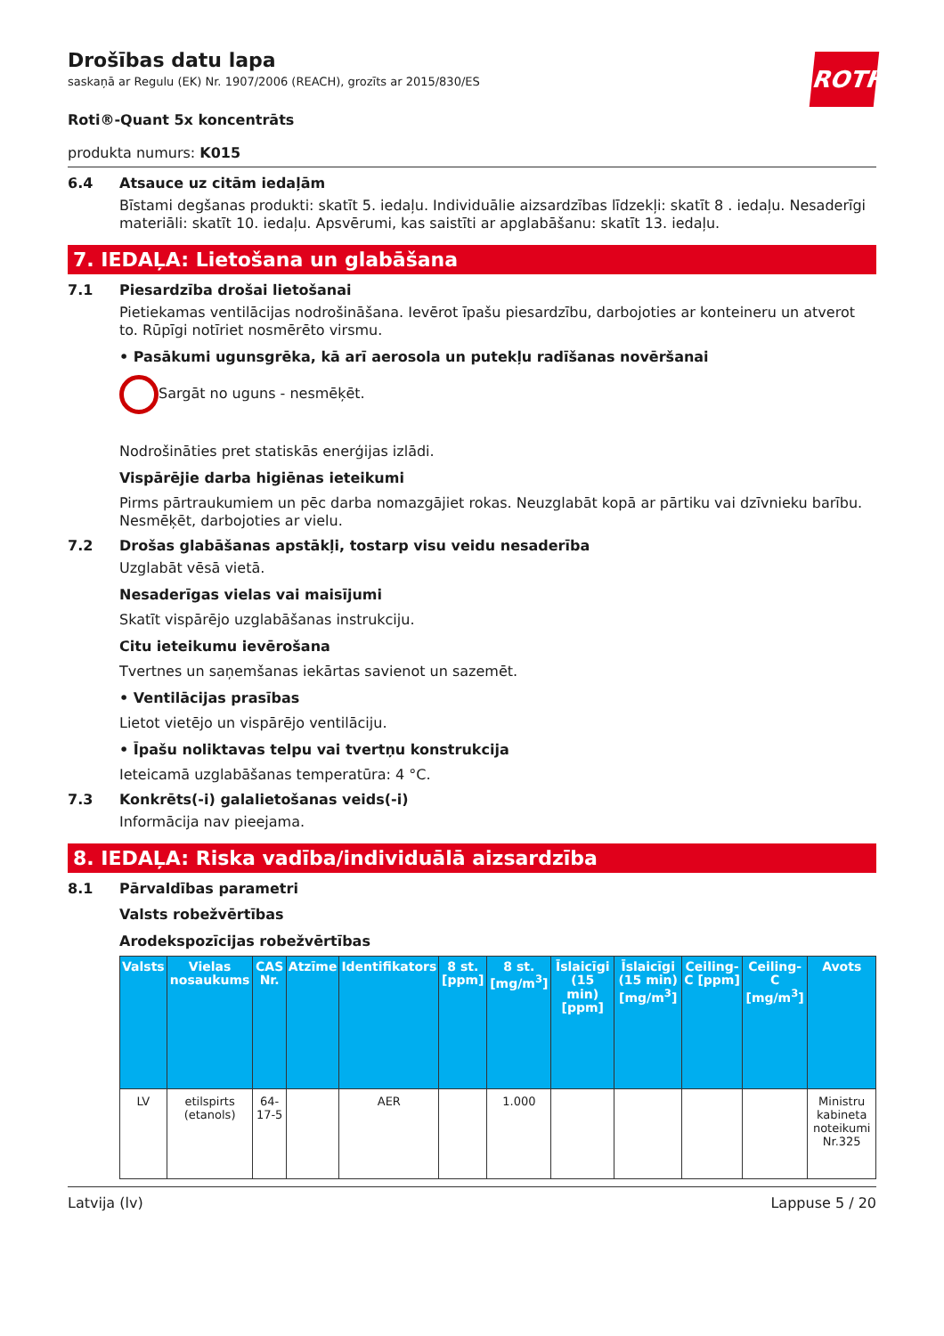ROTH
Drošības datu lapa
saskaņā ar Regulu (EK) Nr. 1907/2006 (REACH), grozīts ar 2015/830/ES
Roti®-Quant 5x koncentrāts
produkta numurs: K015
6.4 Atsauce uz citām iedaļām
Bīstami degšanas produkti: skatīt 5. iedaļu. Individuālie aizsardzības līdzekļi: skatīt 8 . iedaļu. Nesaderīgi materiāli: skatīt 10. iedaļu. Apsvērumi, kas saistīti ar apglabāšanu: skatīt 13. iedaļu.
7. IEDAĻA: Lietošana un glabāšana
7.1 Piesardzība drošai lietošanai
Pietiekamas ventilācijas nodrošināšana. Ievērot īpašu piesardzību, darbojoties ar konteineru un atverot to. Rūpīgi notīriet nosmērēto virsmu.
• Pasākumi ugunsgrēka, kā arī aerosola un putekļu radīšanas novēršanai
Sargāt no uguns - nesmēķēt.
Nodrošināties pret statiskās enerģijas izlādi.
Vispārējie darba higiēnas ieteikumi
Pirms pārtraukumiem un pēc darba nomazgājiet rokas. Neuzglabāt kopā ar pārtiku vai dzīvnieku barību. Nesmēķēt, darbojoties ar vielu.
7.2 Drošas glabāšanas apstākļi, tostarp visu veidu nesaderība
Uzglabāt vēsā vietā.
Nesaderīgas vielas vai maisījumi
Skatīt vispārējo uzglabāšanas instrukciju.
Citu ieteikumu ievērošana
Tvertnes un saņemšanas iekārtas savienot un sazemēt.
• Ventilācijas prasības
Lietot vietējo un vispārējo ventilāciju.
• Īpašu noliktavas telpu vai tvertņu konstrukcija
Ieteicamā uzglabāšanas temperatūra: 4 °C.
7.3 Konkrēts(-i) galalietošanas veids(-i)
Informācija nav pieejama.
8. IEDAĻA: Riska vadība/individuālā aizsardzība
8.1 Pārvaldības parametri
Valsts robežvērtības
Arodekspozīcijas robežvērtības
| Valsts | Vielas nosaukums | CAS Nr. | Atzīme | Identifikators | 8 st. [ppm] | 8 st. [mg/m<sup>3</sup>] | Īslaicīgi (15 min) [ppm] | Īslaicīgi (15 min) [mg/m<sup>3</sup>] | Ceiling-C [ppm] | Ceiling-C [mg/m<sup>3</sup>] | Avots |
| --- | --- | --- | --- | --- | --- | --- | --- | --- | --- | --- | --- |
| LV | etilspirts (etanols) | 64-17-5 | | AER | | 1.000 | | | | | Ministru kabineta noteikumi Nr.325 |
Latvija (lv) Lappuse 5 / 20